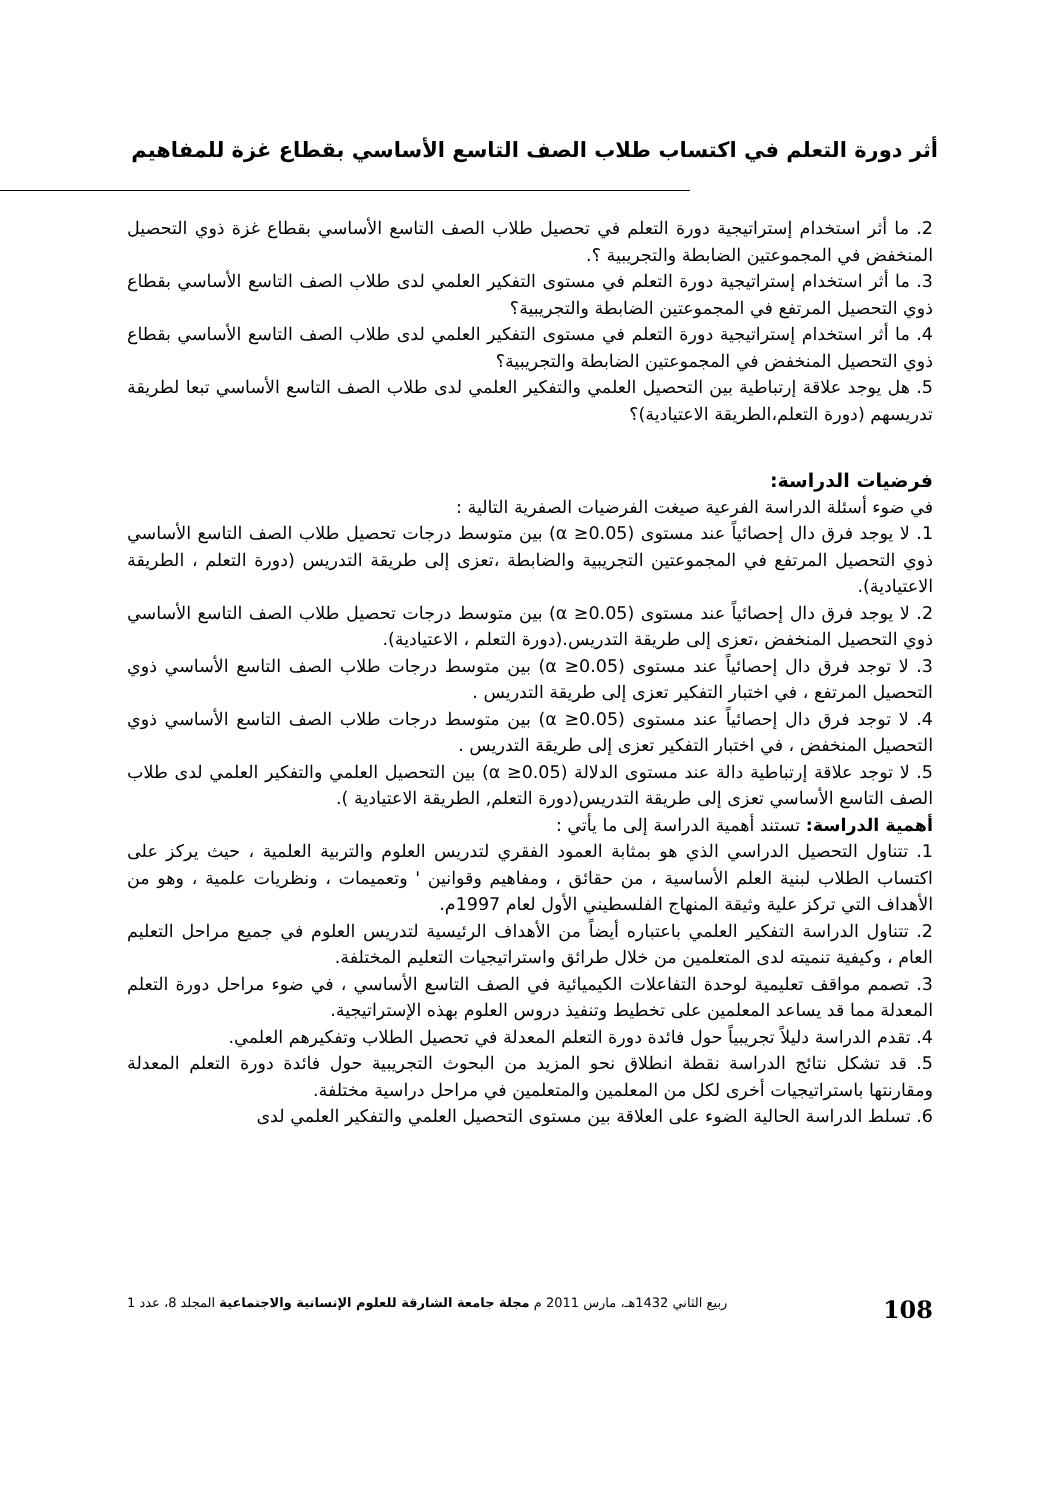أثر دورة التعلم في اكتساب طلاب الصف التاسع الأساسي بقطاع غزة للمفاهيم
2. ما أثر استخدام إستراتيجية دورة التعلم في تحصيل طلاب الصف التاسع الأساسي بقطاع غزة ذوي التحصيل المنخفض في المجموعتين الضابطة والتجريبية ؟.
3. ما أثر استخدام إستراتيجية دورة التعلم في مستوى التفكير العلمي لدى طلاب الصف التاسع الأساسي بقطاع ذوي التحصيل المرتفع في المجموعتين الضابطة والتجريبية؟
4. ما أثر استخدام إستراتيجية دورة التعلم في مستوى التفكير العلمي لدى طلاب الصف التاسع الأساسي بقطاع ذوي التحصيل المنخفض في المجموعتين الضابطة والتجريبية؟
5. هل يوجد علاقة إرتباطية بين التحصيل العلمي والتفكير العلمي لدى طلاب الصف التاسع الأساسي تبعا لطريقة تدريسهم (دورة التعلم،الطريقة الاعتيادية)؟
فرضيات الدراسة:
في ضوء أسئلة الدراسة الفرعية صيغت الفرضيات الصفرية التالية :
1. لا يوجد فرق دال إحصائياً عند مستوى (α ≥0.05) بين متوسط درجات تحصيل طلاب الصف التاسع الأساسي ذوي التحصيل المرتفع في المجموعتين التجريبية والضابطة ،تعزى إلى طريقة التدريس (دورة التعلم ، الطريقة الاعتيادية).
2. لا يوجد فرق دال إحصائياً عند مستوى (α ≥0.05) بين متوسط درجات تحصيل طلاب الصف التاسع الأساسي ذوي التحصيل المنخفض ،تعزى إلى طريقة التدريس.(دورة التعلم ، الاعتيادية).
3. لا توجد فرق دال إحصائياً عند مستوى (α ≥0.05) بين متوسط درجات طلاب الصف التاسع الأساسي ذوي التحصيل المرتفع ، في اختبار التفكير تعزى إلى طريقة التدريس .
4. لا توجد فرق دال إحصائياً عند مستوى (α ≥0.05) بين متوسط درجات طلاب الصف التاسع الأساسي ذوي التحصيل المنخفض ، في اختبار التفكير تعزى إلى طريقة التدريس .
5. لا توجد علاقة إرتباطية دالة عند مستوى الدلالة (α ≥0.05) بين التحصيل العلمي والتفكير العلمي لدى طلاب الصف التاسع الأساسي تعزى إلى طريقة التدريس(دورة التعلم, الطريقة الاعتيادية ).
أهمية الدراسة: تستند أهمية الدراسة إلى ما يأتي :
1. تتناول التحصيل الدراسي الذي هو بمثابة العمود الفقري لتدريس العلوم والتربية العلمية ، حيث يركز على اكتساب الطلاب لبنية العلم الأساسية ، من حقائق ، ومفاهيم وقوانين ' وتعميمات ، ونظريات علمية ، وهو من الأهداف التي تركز علية وثيقة المنهاج الفلسطيني الأول لعام 1997م.
2. تتناول الدراسة التفكير العلمي باعتباره أيضاً من الأهداف الرئيسية لتدريس العلوم في جميع مراحل التعليم العام ، وكيفية تنميته لدى المتعلمين من خلال طرائق واستراتيجيات التعليم المختلفة.
3. تصمم مواقف تعليمية لوحدة التفاعلات الكيميائية في الصف التاسع الأساسي ، في ضوء مراحل دورة التعلم المعدلة مما قد يساعد المعلمين على تخطيط وتنفيذ دروس العلوم بهذه الإستراتيجية.
4. تقدم الدراسة دليلاً تجريبياً حول فائدة دورة التعلم المعدلة في تحصيل الطلاب وتفكيرهم العلمي.
5. قد تشكل نتائج الدراسة نقطة انطلاق نحو المزيد من البحوث التجريبية حول فائدة دورة التعلم المعدلة ومقارنتها باستراتيجيات أخرى لكل من المعلمين والمتعلمين في مراحل دراسية مختلفة.
6. تسلط الدراسة الحالية الضوء على العلاقة بين مستوى التحصيل العلمي والتفكير العلمي لدى
108 ربيع الثاني 1432هـ، مارس 2011 م مجلة جامعة الشارقة للعلوم الإنسانية والاجتماعية المجلد 8، عدد 1